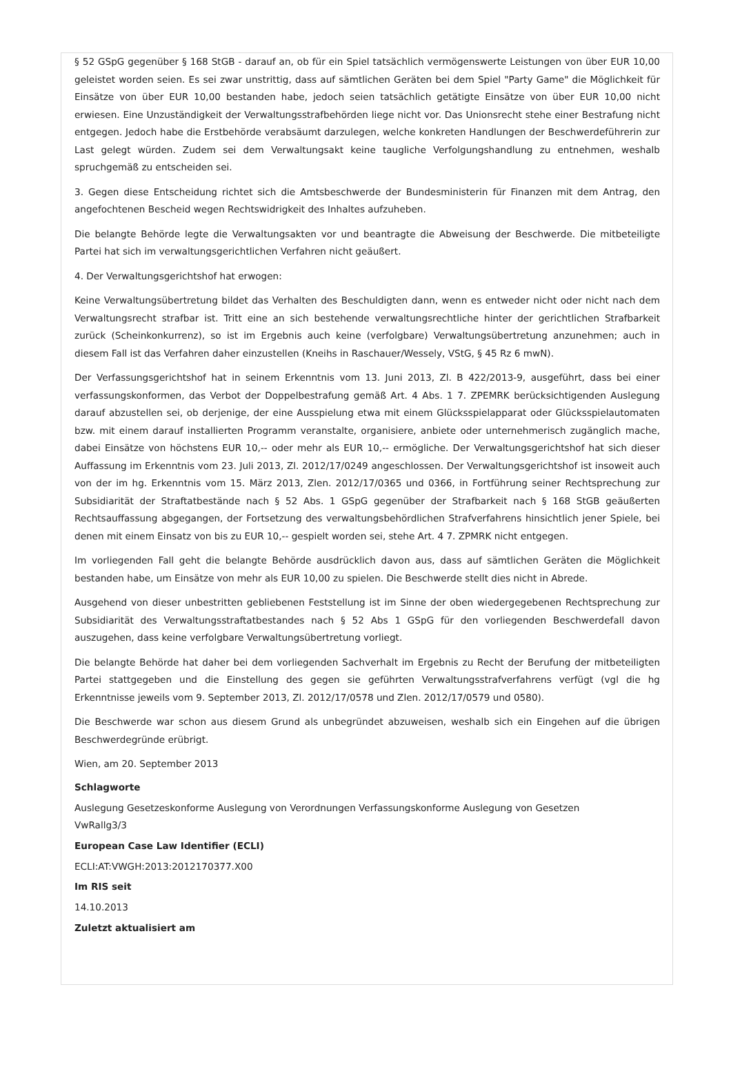§ 52 GSpG gegenüber § 168 StGB - darauf an, ob für ein Spiel tatsächlich vermögenswerte Leistungen von über EUR 10,00 geleistet worden seien. Es sei zwar unstrittig, dass auf sämtlichen Geräten bei dem Spiel "Party Game" die Möglichkeit für Einsätze von über EUR 10,00 bestanden habe, jedoch seien tatsächlich getätigte Einsätze von über EUR 10,00 nicht erwiesen. Eine Unzuständigkeit der Verwaltungsstrafbehörden liege nicht vor. Das Unionsrecht stehe einer Bestrafung nicht entgegen. Jedoch habe die Erstbehörde verabsäumt darzulegen, welche konkreten Handlungen der Beschwerdeführerin zur Last gelegt würden. Zudem sei dem Verwaltungsakt keine taugliche Verfolgungshandlung zu entnehmen, weshalb spruchgemäß zu entscheiden sei.
3. Gegen diese Entscheidung richtet sich die Amtsbeschwerde der Bundesministerin für Finanzen mit dem Antrag, den angefochtenen Bescheid wegen Rechtswidrigkeit des Inhaltes aufzuheben.
Die belangte Behörde legte die Verwaltungsakten vor und beantragte die Abweisung der Beschwerde. Die mitbeteiligte Partei hat sich im verwaltungsgerichtlichen Verfahren nicht geäußert.
4. Der Verwaltungsgerichtshof hat erwogen:
Keine Verwaltungsübertretung bildet das Verhalten des Beschuldigten dann, wenn es entweder nicht oder nicht nach dem Verwaltungsrecht strafbar ist. Tritt eine an sich bestehende verwaltungsrechtliche hinter der gerichtlichen Strafbarkeit zurück (Scheinkonkurrenz), so ist im Ergebnis auch keine (verfolgbare) Verwaltungsübertretung anzunehmen; auch in diesem Fall ist das Verfahren daher einzustellen (Kneihs in Raschauer/Wessely, VStG, § 45 Rz 6 mwN).
Der Verfassungsgerichtshof hat in seinem Erkenntnis vom 13. Juni 2013, Zl. B 422/2013-9, ausgeführt, dass bei einer verfassungskonformen, das Verbot der Doppelbestrafung gemäß Art. 4 Abs. 1 7. ZPEMRK berücksichtigenden Auslegung darauf abzustellen sei, ob derjenige, der eine Ausspielung etwa mit einem Glücksspielapparat oder Glücksspielautomaten bzw. mit einem darauf installierten Programm veranstalte, organisiere, anbiete oder unternehmerisch zugänglich mache, dabei Einsätze von höchstens EUR 10,-- oder mehr als EUR 10,-- ermögliche. Der Verwaltungsgerichtshof hat sich dieser Auffassung im Erkenntnis vom 23. Juli 2013, Zl. 2012/17/0249 angeschlossen. Der Verwaltungsgerichtshof ist insoweit auch von der im hg. Erkenntnis vom 15. März 2013, Zlen. 2012/17/0365 und 0366, in Fortführung seiner Rechtsprechung zur Subsidiarität der Straftatbestände nach § 52 Abs. 1 GSpG gegenüber der Strafbarkeit nach § 168 StGB geäußerten Rechtsauffassung abgegangen, der Fortsetzung des verwaltungsbehördlichen Strafverfahrens hinsichtlich jener Spiele, bei denen mit einem Einsatz von bis zu EUR 10,-- gespielt worden sei, stehe Art. 4 7. ZPMRK nicht entgegen.
Im vorliegenden Fall geht die belangte Behörde ausdrücklich davon aus, dass auf sämtlichen Geräten die Möglichkeit bestanden habe, um Einsätze von mehr als EUR 10,00 zu spielen. Die Beschwerde stellt dies nicht in Abrede.
Ausgehend von dieser unbestritten gebliebenen Feststellung ist im Sinne der oben wiedergegebenen Rechtsprechung zur Subsidiarität des Verwaltungsstraftatbestandes nach § 52 Abs 1 GSpG für den vorliegenden Beschwerdefall davon auszugehen, dass keine verfolgbare Verwaltungsübertretung vorliegt.
Die belangte Behörde hat daher bei dem vorliegenden Sachverhalt im Ergebnis zu Recht der Berufung der mitbeteiligten Partei stattgegeben und die Einstellung des gegen sie geführten Verwaltungsstrafverfahrens verfügt (vgl die hg Erkenntnisse jeweils vom 9. September 2013, Zl. 2012/17/0578 und Zlen. 2012/17/0579 und 0580).
Die Beschwerde war schon aus diesem Grund als unbegründet abzuweisen, weshalb sich ein Eingehen auf die übrigen Beschwerdegründe erübrigt.
Wien, am 20. September 2013
Schlagworte
Auslegung Gesetzeskonforme Auslegung von Verordnungen Verfassungskonforme Auslegung von Gesetzen
VwRallg3/3
European Case Law Identifier (ECLI)
ECLI:AT:VWGH:2013:2012170377.X00
Im RIS seit
14.10.2013
Zuletzt aktualisiert am